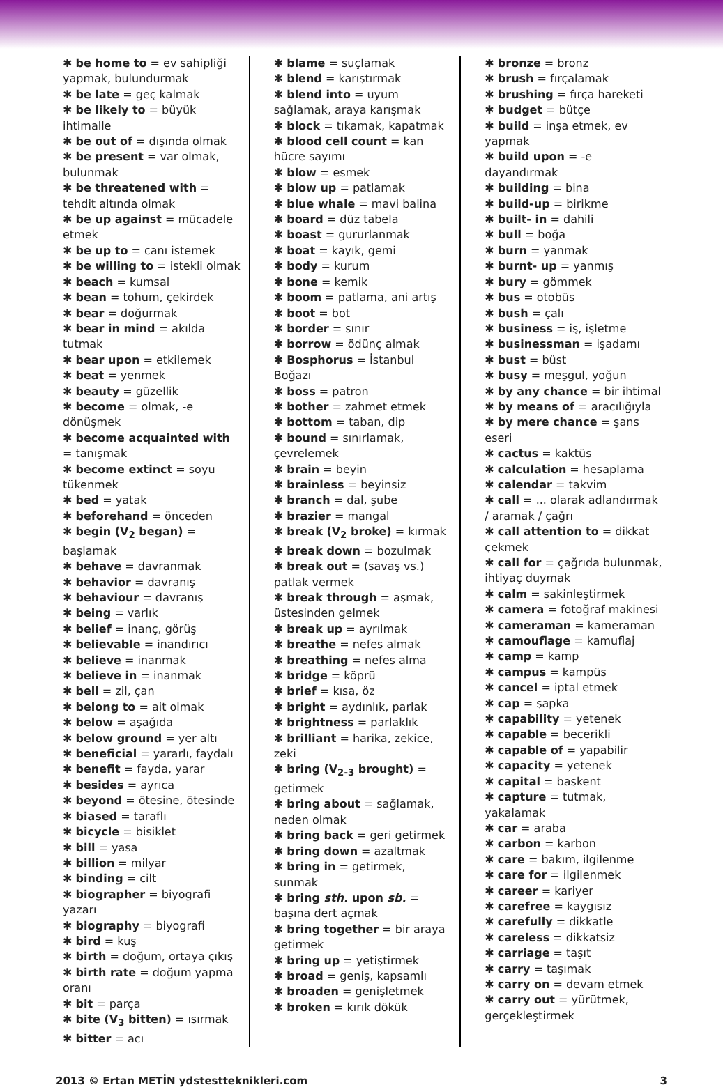✱ be home to = ev sahipliği yapmak, bulundurmak
✱ be late = geç kalmak
✱ be likely to = büyük ihtimalle
✱ be out of = dışında olmak
✱ be present = var olmak, bulunmak
✱ be threatened with = tehdit altında olmak
✱ be up against = mücadele etmek
✱ be up to = canı istemek
✱ be willing to = istekli olmak
✱ beach = kumsal
✱ bean = tohum, çekirdek
✱ bear = doğurmak
✱ bear in mind = akılda tutmak
✱ bear upon = etkilemek
✱ beat = yenmek
✱ beauty = güzellik
✱ become = olmak, -e dönüşmek
✱ become acquainted with = tanışmak
✱ become extinct = soyu tükenmek
✱ bed = yatak
✱ beforehand = önceden
✱ begin (V<sub>2</sub> began) = başlamak
✱ behave = davranmak
✱ behavior = davranış
✱ behaviour = davranış
✱ being = varlık
✱ belief = inanç, görüş
✱ believable = inandırıcı
✱ believe = inanmak
✱ believe in = inanmak
✱ bell = zil, çan
✱ belong to = ait olmak
✱ below = aşağıda
✱ below ground = yer altı
✱ beneficial = yararlı, faydalı
✱ benefit = fayda, yarar
✱ besides = ayrıca
✱ beyond = ötesine, ötesinde
✱ biased = taraflı
✱ bicycle = bisiklet
✱ bill = yasa
✱ billion = milyar
✱ binding = cilt
✱ biographer = biyografi yazarı
✱ biography = biyografi
✱ bird = kuş
✱ birth = doğum, ortaya çıkış
✱ birth rate = doğum yapma oranı
✱ bit = parça
✱ bite (V<sub>3</sub> bitten) = ısırmak
✱ bitter = acı
✱ blame = suçlamak
✱ blend = karıştırmak
✱ blend into = uyum sağlamak, araya karışmak
✱ block = tıkamak, kapatmak
✱ blood cell count = kan hücre sayımı
✱ blow = esmek
✱ blow up = patlamak
✱ blue whale = mavi balina
✱ board = düz tabela
✱ boast = gururlanmak
✱ boat = kayık, gemi
✱ body = kurum
✱ bone = kemik
✱ boom = patlama, ani artış
✱ boot = bot
✱ border = sınır
✱ borrow = ödünç almak
✱ Bosphorus = İstanbul Boğazı
✱ boss = patron
✱ bother = zahmet etmek
✱ bottom = taban, dip
✱ bound = sınırlamak, çevrelemek
✱ brain = beyin
✱ brainless = beyinsiz
✱ branch = dal, şube
✱ brazier = mangal
✱ break (V<sub>2</sub> broke) = kırmak
✱ break down = bozulmak
✱ break out = (savaş vs.) patlak vermek
✱ break through = aşmak, üstesinden gelmek
✱ break up = ayrılmak
✱ breathe = nefes almak
✱ breathing = nefes alma
✱ bridge = köprü
✱ brief = kısa, öz
✱ bright = aydınlık, parlak
✱ brightness = parlaklık
✱ brilliant = harika, zekice, zeki
✱ bring (V<sub>2-3</sub> brought) = getirmek
✱ bring about = sağlamak, neden olmak
✱ bring back = geri getirmek
✱ bring down = azaltmak
✱ bring in = getirmek, sunmak
✱ bring sth. upon sb. = başına dert açmak
✱ bring together = bir araya getirmek
✱ bring up = yetiştirmek
✱ broad = geniş, kapsamlı
✱ broaden = genişletmek
✱ broken = kırık dökük
✱ bronze = bronz
✱ brush = fırçalamak
✱ brushing = fırça hareketi
✱ budget = bütçe
✱ build = inşa etmek, ev yapmak
✱ build upon = -e dayandırmak
✱ building = bina
✱ build-up = birikme
✱ built- in = dahili
✱ bull = boğa
✱ burn = yanmak
✱ burnt- up = yanmış
✱ bury = gömmek
✱ bus = otobüs
✱ bush = çalı
✱ business = iş, işletme
✱ businessman = işadamı
✱ bust = büst
✱ busy = meşgul, yoğun
✱ by any chance = bir ihtimal
✱ by means of = aracılığıyla
✱ by mere chance = şans eseri
✱ cactus = kaktüs
✱ calculation = hesaplama
✱ calendar = takvim
✱ call = ... olarak adlandırmak / aramak / çağrı
✱ call attention to = dikkat çekmek
✱ call for = çağrıda bulunmak, ihtiyaç duymak
✱ calm = sakinleştirmek
✱ camera = fotoğraf makinesi
✱ cameraman = kameraman
✱ camouflage = kamuflaj
✱ camp = kamp
✱ campus = kampüs
✱ cancel = iptal etmek
✱ cap = şapka
✱ capability = yetenek
✱ capable = becerikli
✱ capable of = yapabilir
✱ capacity = yetenek
✱ capital = başkent
✱ capture = tutmak, yakalamak
✱ car = araba
✱ carbon = karbon
✱ care = bakım, ilgilenme
✱ care for = ilgilenmek
✱ career = kariyer
✱ carefree = kaygısız
✱ carefully = dikkatle
✱ careless = dikkatsiz
✱ carriage = taşıt
✱ carry = taşımak
✱ carry on = devam etmek
✱ carry out = yürütmek, gerçekleştirmek
2013 © Ertan METİN ydstestteknikleri.com 3